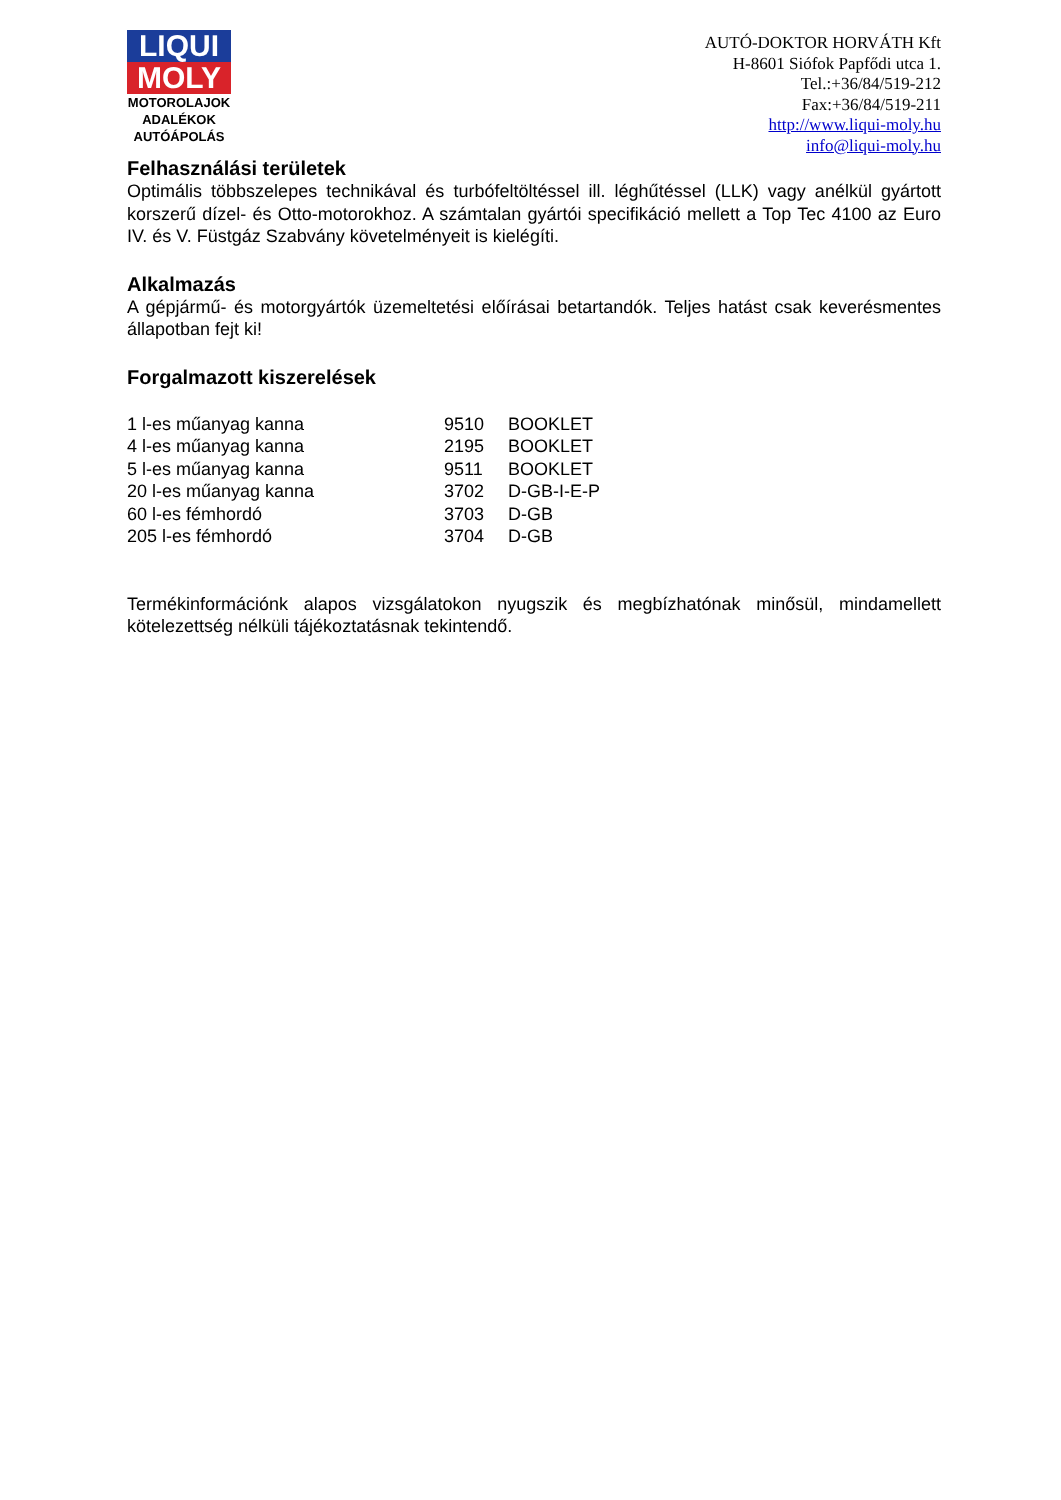LIQUI
MOLY
MOTOROLAJOK
ADALÉKOK
AUTÓÁPOLÁS
AUTÓ-DOKTOR HORVÁTH Kft
H-8601 Siófok Papfődi utca 1.
Tel.:+36/84/519-212
Fax:+36/84/519-211
http://www.liqui-moly.hu
info@liqui-moly.hu
Felhasználási területek
Optimális többszelepes technikával és turbófeltöltéssel ill. léghűtéssel (LLK) vagy anélkül gyártott korszerű dízel- és Otto-motorokhoz. A számtalan gyártói specifikáció mellett a Top Tec 4100 az Euro IV. és V. Füstgáz Szabvány követelményeit is kielégíti.
Alkalmazás
A gépjármű- és motorgyártók üzemeltetési előírásai betartandók. Teljes hatást csak keverésmentes állapotban fejt ki!
Forgalmazott kiszerelések
| 1 l-es műanyag kanna | 9510 | BOOKLET |
| 4 l-es műanyag kanna | 2195 | BOOKLET |
| 5 l-es műanyag kanna | 9511 | BOOKLET |
| 20 l-es műanyag kanna | 3702 | D-GB-I-E-P |
| 60 l-es fémhordó | 3703 | D-GB |
| 205 l-es fémhordó | 3704 | D-GB |
Termékinformációnk alapos vizsgálatokon nyugszik és megbízhatónak minősül, mindamellett kötelezettség nélküli tájékoztatásnak tekintendő.